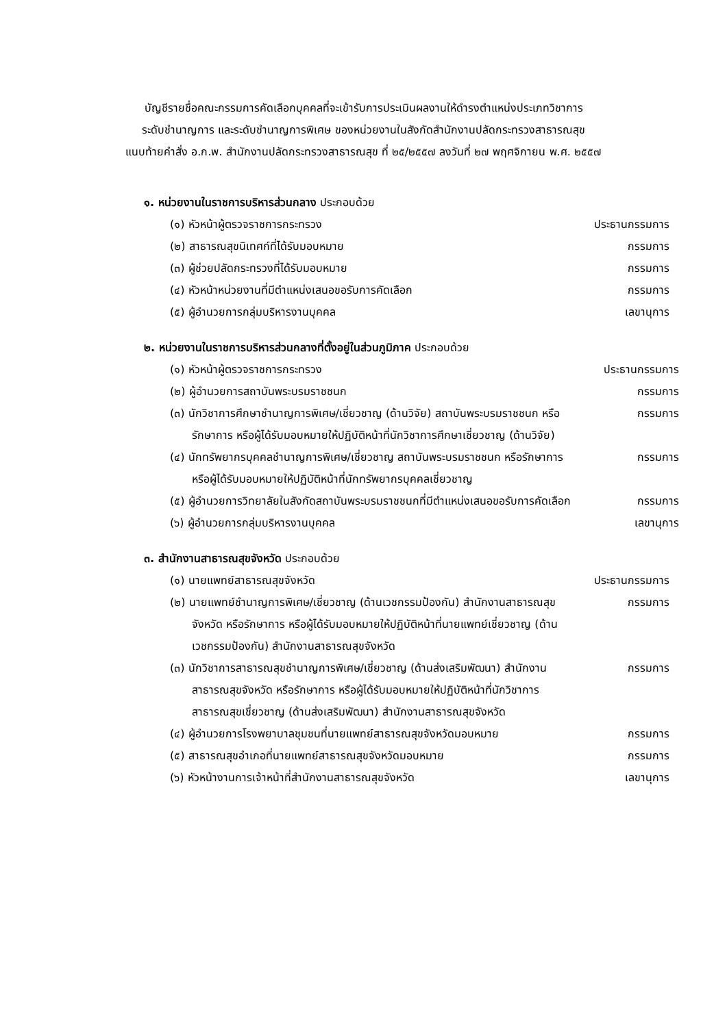บัญชีรายชื่อคณะกรรมการคัดเลือกบุคคลที่จะเข้ารับการประเมินผลงานให้ดำรงตำแหน่งประเภทวิชาการ
ระดับชำนาญการ และระดับชำนาญการพิเศษ ของหน่วยงานในสังกัดสำนักงานปลัดกระทรวงสาธารณสุข
แนบท้ายคำสั่ง อ.ก.พ. สำนักงานปลัดกระทรวงสาธารณสุข ที่ ๒๕/๒๕๕๗ ลงวันที่ ๒๗ พฤศจิกายน พ.ศ. ๒๕๕๗
๑. หน่วยงานในราชการบริหารส่วนกลาง ประกอบด้วย
(๑) หัวหน้าผู้ตรวจราชการกระทรวง ประธานกรรมการ
(๒) สาธารณสุขนิเทศก์ที่ได้รับมอบหมาย กรรมการ
(๓) ผู้ช่วยปลัดกระทรวงที่ได้รับมอบหมาย กรรมการ
(๔) หัวหน้าหน่วยงานที่มีตำแหน่งเสนอขอรับการคัดเลือก กรรมการ
(๕) ผู้อำนวยการกลุ่มบริหารงานบุคคล เลขานุการ
๒. หน่วยงานในราชการบริหารส่วนกลางที่ตั้งอยู่ในส่วนภูมิภาค ประกอบด้วย
(๑) หัวหน้าผู้ตรวจราชการกระทรวง ประธานกรรมการ
(๒) ผู้อำนวยการสถาบันพระบรมราชชนก กรรมการ
(๓) นักวิชาการศึกษาชำนาญการพิเศษ/เชี่ยวชาญ (ด้านวิจัย) สถาบันพระบรมราชชนก หรือรักษาการ หรือผู้ได้รับมอบหมายให้ปฏิบัติหน้าที่นักวิชาการศึกษาเชี่ยวชาญ (ด้านวิจัย)
กรรมการ
(๔) นักทรัพยากรบุคคลชำนาญการพิเศษ/เชี่ยวชาญ สถาบันพระบรมราชชนก หรือรักษาการ หรือผู้ได้รับมอบหมายให้ปฏิบัติหน้าที่นักทรัพยากรบุคคลเชี่ยวชาญ
กรรมการ
(๕) ผู้อำนวยการวิทยาลัยในสังกัดสถาบันพระบรมราชชนกที่มีตำแหน่งเสนอขอรับการคัดเลือก
กรรมการ
(๖) ผู้อำนวยการกลุ่มบริหารงานบุคคล เลขานุการ
๓. สำนักงานสาธารณสุขจังหวัด ประกอบด้วย
(๑) นายแพทย์สาธารณสุขจังหวัด ประธานกรรมการ
(๒) นายแพทย์ชำนาญการพิเศษ/เชี่ยวชาญ (ด้านเวชกรรมป้องกัน) สำนักงานสาธารณสุขจังหวัด หรือรักษาการ หรือผู้ได้รับมอบหมายให้ปฏิบัติหน้าที่นายแพทย์เชี่ยวชาญ (ด้านเวชกรรมป้องกัน) สำนักงานสาธารณสุขจังหวัด
กรรมการ
(๓) นักวิชาการสาธารณสุขชำนาญการพิเศษ/เชี่ยวชาญ (ด้านส่งเสริมพัฒนา) สำนักงานสาธารณสุขจังหวัด หรือรักษาการ หรือผู้ได้รับมอบหมายให้ปฏิบัติหน้าที่นักวิชาการสาธารณสุขเชี่ยวชาญ (ด้านส่งเสริมพัฒนา) สำนักงานสาธารณสุขจังหวัด
กรรมการ
(๔) ผู้อำนวยการโรงพยาบาลชุมชนที่นายแพทย์สาธารณสุขจังหวัดมอบหมาย
กรรมการ
(๕) สาธารณสุขอำเภอที่นายแพทย์สาธารณสุขจังหวัดมอบหมาย กรรมการ
(๖) หัวหน้างานการเจ้าหน้าที่สำนักงานสาธารณสุขจังหวัด เลขานุการ